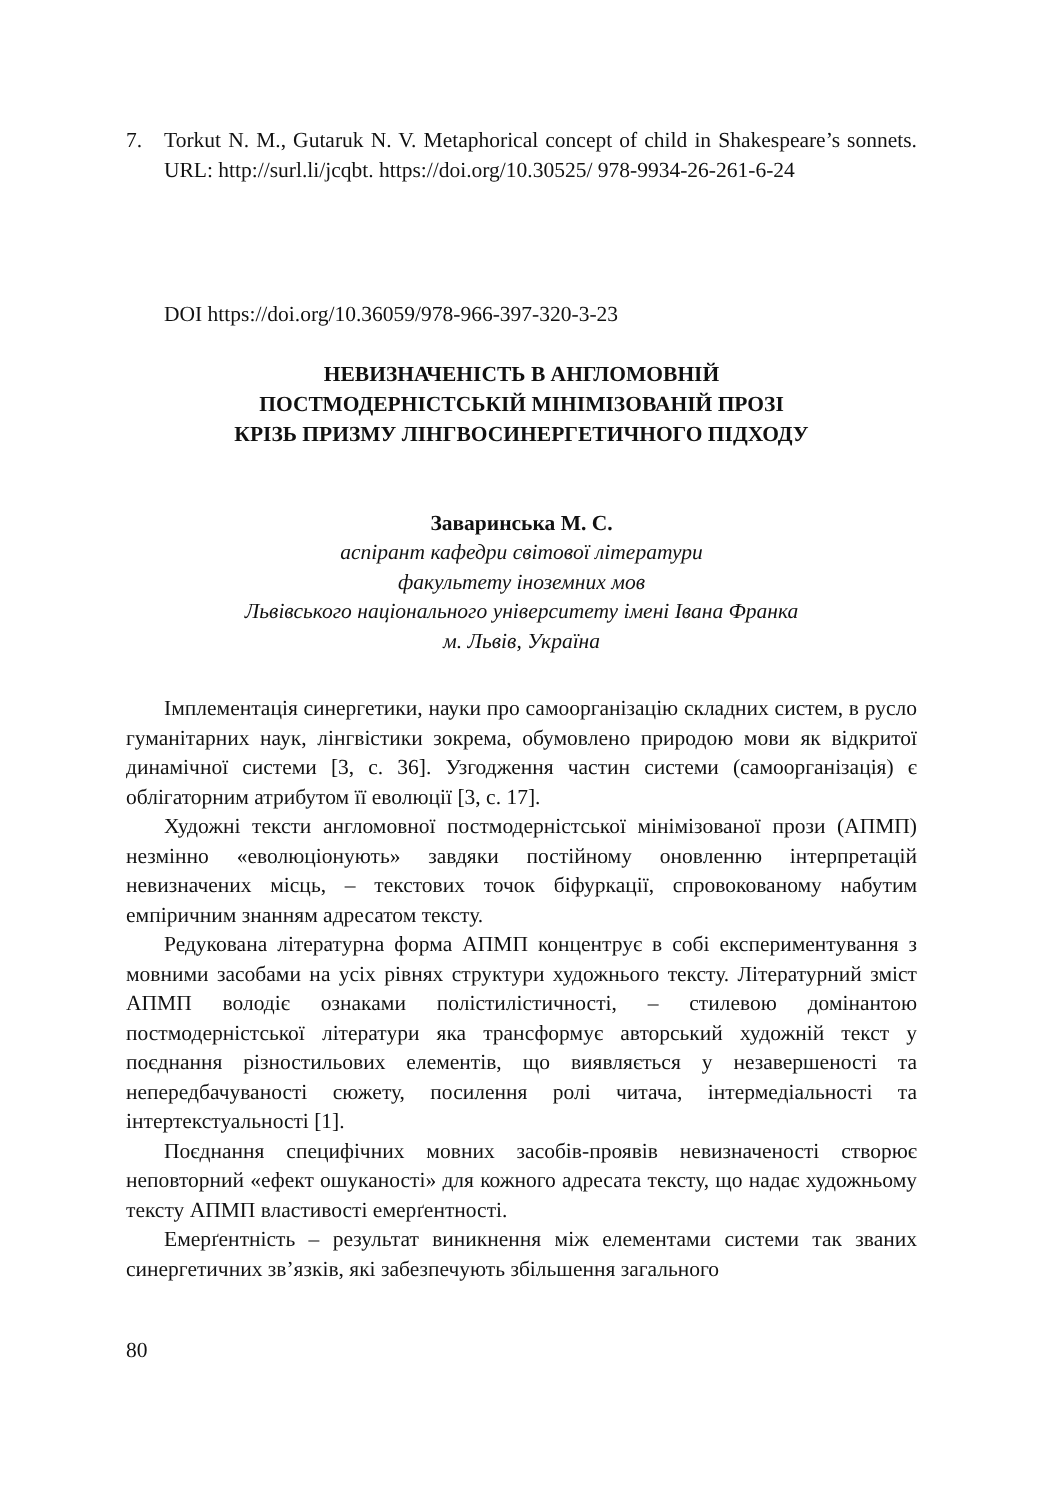7. Torkut N. M., Gutaruk N. V. Metaphorical concept of child in Shakespeare’s sonnets. URL: http://surl.li/jcqbt. https://doi.org/10.30525/ 978-9934-26-261-6-24
DOI https://doi.org/10.36059/978-966-397-320-3-23
НЕВИЗНАЧЕНІСТЬ В АНГЛОМОВНІЙ
ПОСТМОДЕРНІСТСЬКІЙ МІНІМІЗОВАНІЙ ПРОЗІ
КРІЗЬ ПРИЗМУ ЛІНГВОСИНЕРГЕТИЧНОГО ПІДХОДУ
Заваринська М. С.
аспірант кафедри світової літератури
факультету іноземних мов
Львівського національного університету імені Івана Франка
м. Львів, Україна
Імплементація синергетики, науки про самоорганізацію складних систем, в русло гуманітарних наук, лінгвістики зокрема, обумовлено природою мови як відкритої динамічної системи [3, с. 36]. Узгодження частин системи (самоорганізація) є облігаторним атрибутом її еволюції [3, с. 17].
Художні тексти англомовної постмодерністської мінімізованої прози (АПМП) незмінно «еволюціонують» завдяки постійному оновленню інтерпретацій невизначених місць, – текстових точок біфуркації, спровокованому набутим емпіричним знанням адресатом тексту.
Редукована літературна форма АПМП концентрує в собі експериментування з мовними засобами на усіх рівнях структури художнього тексту. Літературний зміст АПМП володіє ознаками полістилістичності, – стилевою домінантою постмодерністської літератури яка трансформує авторський художній текст у поєднання різностильових елементів, що виявляється у незавершеності та непередбачуваності сюжету, посилення ролі читача, інтермедіальності та інтертекстуальності [1].
Поєднання специфічних мовних засобів-проявів невизначеності створює неповторний «ефект ошуканості» для кожного адресата тексту, що надає художньому тексту АПМП властивості емерґентності.
Емерґентність – результат виникнення між елементами системи так званих синергетичних зв’язків, які забезпечують збільшення загального
80